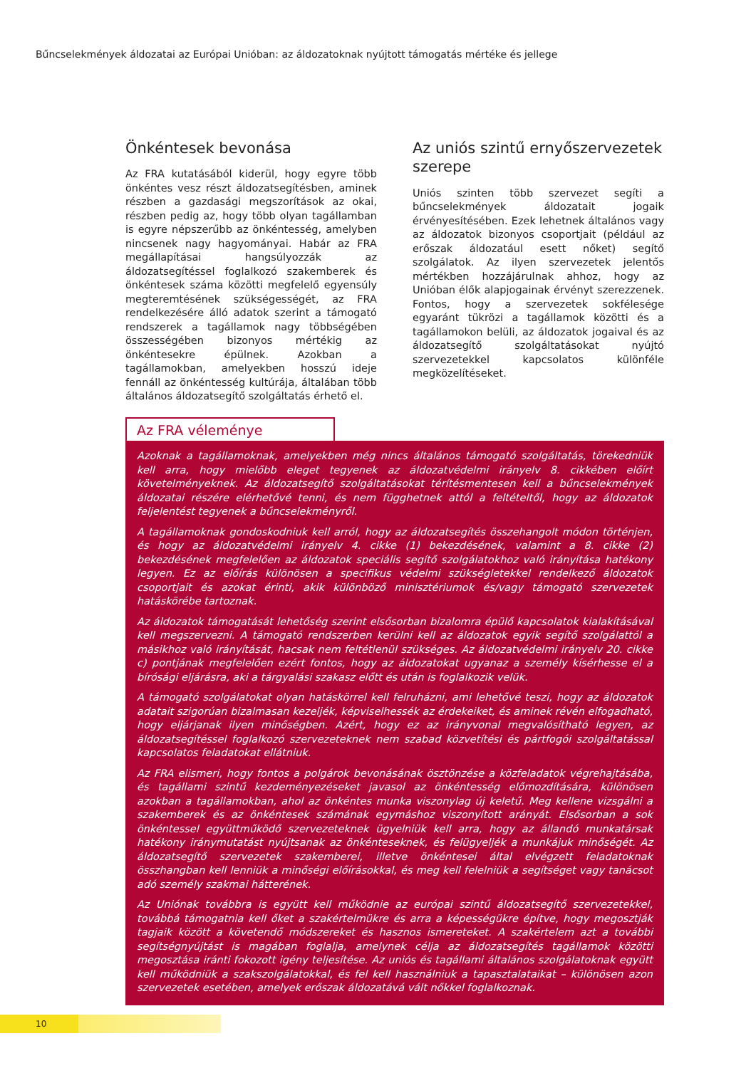Bűncselekmények áldozatai az Európai Unióban: az áldozatoknak nyújtott támogatás mértéke és jellege
Önkéntesek bevonása
Az FRA kutatásából kiderül, hogy egyre több önkéntes vesz részt áldozatsegítésben, aminek részben a gazdasági megszorítások az okai, részben pedig az, hogy több olyan tagállamban is egyre népszerűbb az önkéntesség, amelyben nincsenek nagy hagyományai. Habár az FRA megállapításai hangsúlyozzák az áldozatsegítéssel foglalkozó szakemberek és önkéntesek száma közötti megfelelő egyensúly megteremtésének szükségességét, az FRA rendelkezésére álló adatok szerint a támogató rendszerek a tagállamok nagy többségében összességében bizonyos mértékig az önkéntesekre épülnek. Azokban a tagállamokban, amelyekben hosszú ideje fennáll az önkéntesség kultúrája, általában több általános áldozatsegítő szolgáltatás érhető el.
Az uniós szintű ernyőszervezetek szerepe
Uniós szinten több szervezet segíti a bűncselekmények áldozatait jogaik érvényesítésében. Ezek lehetnek általános vagy az áldozatok bizonyos csoportjait (például az erőszak áldozatául esett nőket) segítő szolgálatok. Az ilyen szervezetek jelentős mértékben hozzájárulnak ahhoz, hogy az Unióban élők alapjogainak érvényt szerezzenek. Fontos, hogy a szervezetek sokfélesége egyaránt tükrözi a tagállamok közötti és a tagállamokon belüli, az áldozatok jogaival és az áldozatsegítő szolgáltatásokat nyújtó szervezetekkel kapcsolatos különféle megközelítéseket.
Az FRA véleménye
Azoknak a tagállamoknak, amelyekben még nincs általános támogató szolgáltatás, törekedniük kell arra, hogy mielőbb eleget tegyenek az áldozatvédelmi irányelv 8. cikkében előírt követelményeknek. Az áldozatsegítő szolgáltatásokat térítésmentesen kell a bűncselekmények áldozatai részére elérhetővé tenni, és nem függhetnek attól a feltételtől, hogy az áldozatok feljelentést tegyenek a bűncselekményről.
A tagállamoknak gondoskodniuk kell arról, hogy az áldozatsegítés összehangolt módon történjen, és hogy az áldozatvédelmi irányelv 4. cikke (1) bekezdésének, valamint a 8. cikke (2) bekezdésének megfelelően az áldozatok speciális segítő szolgálatokhoz való irányítása hatékony legyen. Ez az előírás különösen a specifikus védelmi szükségletekkel rendelkező áldozatok csoportjait és azokat érinti, akik különböző minisztériumok és/vagy támogató szervezetek hatáskörébe tartoznak.
Az áldozatok támogatását lehetőség szerint elsősorban bizalomra épülő kapcsolatok kialakításával kell megszervezni. A támogató rendszerben kerülni kell az áldozatok egyik segítő szolgálattól a másikhoz való irányítását, hacsak nem feltétlenül szükséges. Az áldozatvédelmi irányelv 20. cikke c) pontjának megfelelően ezért fontos, hogy az áldozatokat ugyanaz a személy kísérhesse el a bírósági eljárásra, aki a tárgyalási szakasz előtt és után is foglalkozik velük.
A támogató szolgálatokat olyan hatáskörrel kell felruházni, ami lehetővé teszi, hogy az áldozatok adatait szigorúan bizalmasan kezeljék, képviselhessék az érdekeiket, és aminek révén elfogadható, hogy eljárjanak ilyen minőségben. Azért, hogy ez az irányvonal megvalósítható legyen, az áldozatsegítéssel foglalkozó szervezeteknek nem szabad közvetítési és pártfogói szolgáltatással kapcsolatos feladatokat ellátniuk.
Az FRA elismeri, hogy fontos a polgárok bevonásának ösztönzése a közfeladatok végrehajtásába, és tagállami szintű kezdeményezéseket javasol az önkéntesség előmozdítására, különösen azokban a tagállamokban, ahol az önkéntes munka viszonylag új keletű. Meg kellene vizsgálni a szakemberek és az önkéntesek számának egymáshoz viszonyított arányát. Elsősorban a sok önkéntessel együttműködő szervezeteknek ügyelniük kell arra, hogy az állandó munkatársak hatékony iránymutatást nyújtsanak az önkénteseknek, és felügyeljék a munkájuk minőségét. Az áldozatsegítő szervezetek szakemberei, illetve önkéntesei által elvégzett feladatoknak összhangban kell lenniük a minőségi előírásokkal, és meg kell felelniük a segítséget vagy tanácsot adó személy szakmai hátterének.
Az Uniónak továbbra is együtt kell működnie az európai szintű áldozatsegítő szervezetekkel, továbbá támogatnia kell őket a szakértelmükre és arra a képességükre építve, hogy megosztják tagjaik között a követendő módszereket és hasznos ismereteket. A szakértelem azt a további segítségnyújtást is magában foglalja, amelynek célja az áldozatsegítés tagállamok közötti megosztása iránti fokozott igény teljesítése. Az uniós és tagállami általános szolgálatoknak együtt kell működniük a szakszolgálatokkal, és fel kell használniuk a tapasztalataikat – különösen azon szervezetek esetében, amelyek erőszak áldozatává vált nőkkel foglalkoznak.
10